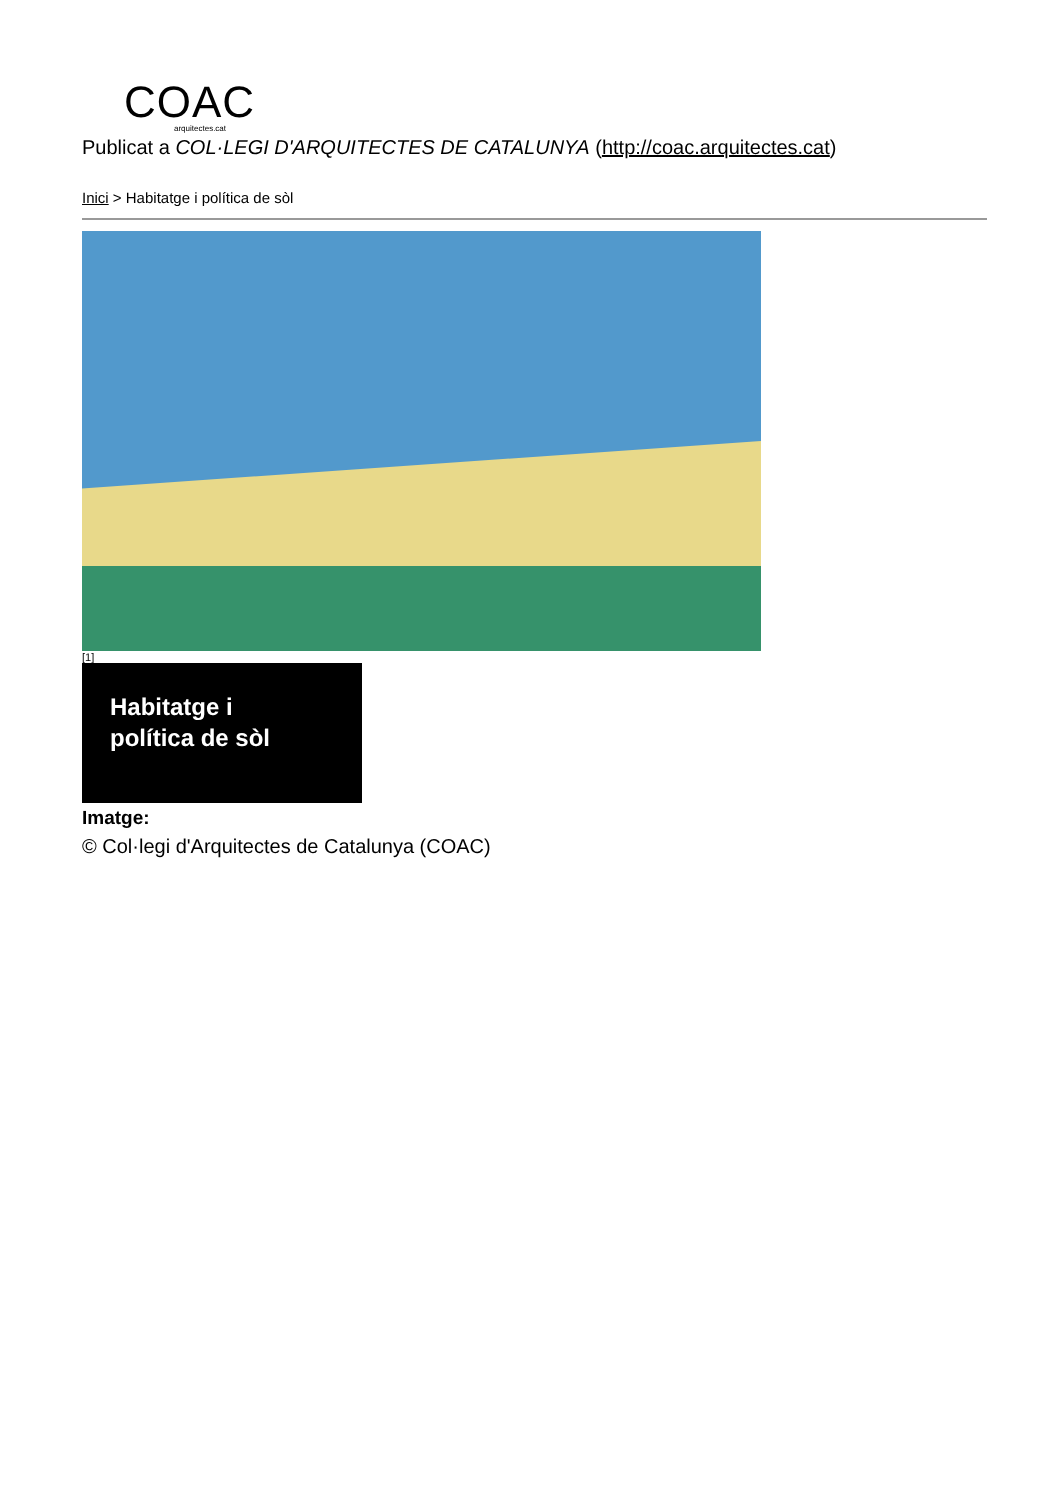COAC
arquitectes.cat
Publicat a COL·LEGI D'ARQUITECTES DE CATALUNYA (http://coac.arquitectes.cat)
Inici > Habitatge i política de sòl
[1]
Habitatge i
política de sòl
Imatge:
© Col·legi d'Arquitectes de Catalunya (COAC)